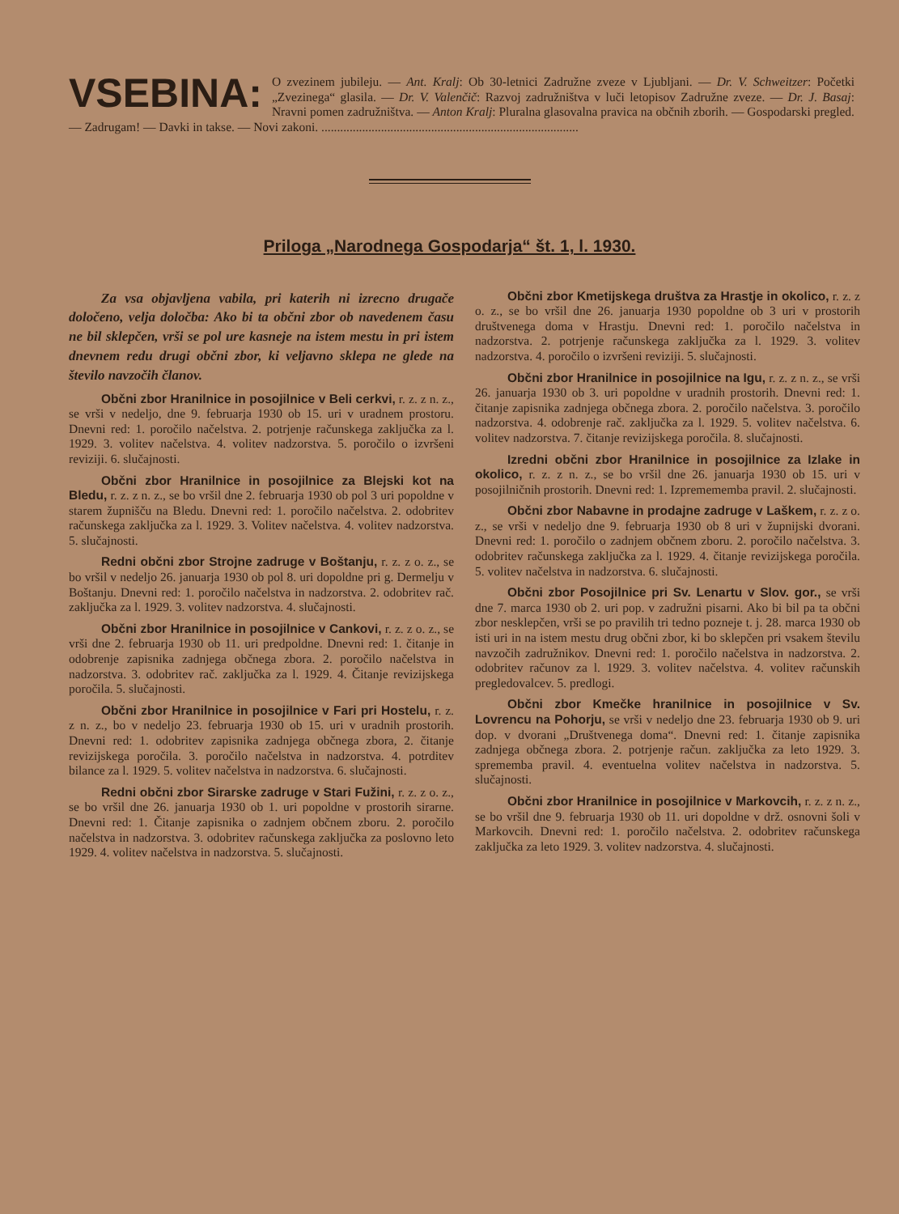VSEBINA: O zvezinem jubileju. — Ant. Kralj: Ob 30-letnici Zadružne zveze v Ljubljani. — Dr. V. Schweitzer: Početki „Zvezinega“ glasila. — Dr. V. Valenčič: Razvoj zadružništva v luči letopisov Zadružne zveze. — Dr. J. Basaj: Nravni pomen zadružništva. — Anton Kralj: Pluralna glasovalna pravica na občnih zborih. — Gospodarski pregled. — Zadrugam! — Davki in takse. — Novi zakoni. ..................................................................................
Priloga „Narodnega Gospodarja“ št. 1, l. 1930.
Za vsa objavljena vabila, pri katerih ni izrecno drugače določeno, velja določba: Ako bi ta občni zbor ob navedenem času ne bil sklepčen, vrši se pol ure kasneje na istem mestu in pri istem dnevnem redu drugi občni zbor, ki veljavno sklepa ne glede na število navzočih članov.
Občni zbor Hranilnice in posojilnice v Beli cerkvi, r. z. z n. z., se vrši v nedeljo, dne 9. februarja 1930 ob 15. uri v uradnem prostoru. Dnevni red: 1. poročilo načelstva. 2. potrjenje računskega zaključka za l. 1929. 3. volitev načelstva. 4. volitev nadzorstva. 5. poročilo o izvršeni reviziji. 6. slučajnosti.
Občni zbor Hranilnice in posojilnice za Blejski kot na Bledu, r. z. z n. z., se bo vršil dne 2. februarja 1930 ob pol 3 uri popoldne v starem župnišču na Bledu. Dnevni red: 1. poročilo načelstva. 2. odobritev računskega zaključka za l. 1929. 3. Volitev načelstva. 4. volitev nadzorstva. 5. slučajnosti.
Redni občni zbor Strojne zadruge v Boštanju, r. z. z o. z., se bo vršil v nedeljo 26. januarja 1930 ob pol 8. uri dopoldne pri g. Dermelju v Boštanju. Dnevni red: 1. poročilo načelstva in nadzorstva. 2. odobritev rač. zaključka za l. 1929. 3. volitev nadzorstva. 4. slučajnosti.
Občni zbor Hranilnice in posojilnice v Cankovi, r. z. z o. z., se vrši dne 2. februarja 1930 ob 11. uri predpoldne. Dnevni red: 1. čitanje in odobrenje zapisnika zadnjega občnega zbora. 2. poročilo načelstva in nadzorstva. 3. odobritev rač. zaključka za l. 1929. 4. Čitanje revizijskega poročila. 5. slučajnosti.
Občni zbor Hranilnice in posojilnice v Fari pri Hostelu, r. z. z n. z., bo v nedeljo 23. februarja 1930 ob 15. uri v uradnih prostorih. Dnevni red: 1. odobritev zapisnika zadnjega občnega zbora, 2. čitanje revizijskega poročila. 3. poročilo načelstva in nadzorstva. 4. potrditev bilance za l. 1929. 5. volitev načelstva in nadzorstva. 6. slučajnosti.
Redni občni zbor Sirarske zadruge v Stari Fužini, r. z. z o. z., se bo vršil dne 26. januarja 1930 ob 1. uri popoldne v prostorih sirarne. Dnevni red: 1. Čitanje zapisnika o zadnjem občnem zboru. 2. poročilo načelstva in nadzorstva. 3. odobritev računskega zaključka za poslovno leto 1929. 4. volitev načelstva in nadzorstva. 5. slučajnosti.
Občni zbor Kmetijskega društva za Hrastje in okolico, r. z. z o. z., se bo vršil dne 26. januarja 1930 popoldne ob 3 uri v prostorih društvenega doma v Hrastju. Dnevni red: 1. poročilo načelstva in nadzorstva. 2. potrjenje računskega zaključka za l. 1929. 3. volitev nadzorstva. 4. poročilo o izvršeni reviziji. 5. slučajnosti.
Občni zbor Hranilnice in posojilnice na Igu, r. z. z n. z., se vrši 26. januarja 1930 ob 3. uri popoldne v uradnih prostorih. Dnevni red: 1. čitanje zapisnika zadnjega občnega zbora. 2. poročilo načelstva. 3. poročilo nadzorstva. 4. odobrenje rač. zaključka za l. 1929. 5. volitev načelstva. 6. volitev nadzorstva. 7. čitanje revizijskega poročila. 8. slučajnosti.
Izredni občni zbor Hranilnice in posojilnice za Izlake in okolico, r. z. z n. z., se bo vršil dne 26. januarja 1930 ob 15. uri v posojilničnih prostorih. Dnevni red: 1. Izpremememba pravil. 2. slučajnosti.
Občni zbor Nabavne in prodajne zadruge v Laškem, r. z. z o. z., se vrši v nedeljo dne 9. februarja 1930 ob 8 uri v župnijski dvorani. Dnevni red: 1. poročilo o zadnjem občnem zboru. 2. poročilo načelstva. 3. odobritev računskega zaključka za l. 1929. 4. čitanje revizijskega poročila. 5. volitev načelstva in nadzorstva. 6. slučajnosti.
Občni zbor Posojilnice pri Sv. Lenartu v Slov. gor., se vrši dne 7. marca 1930 ob 2. uri pop. v zadružni pisarni. Ako bi bil pa ta občni zbor nesklepčen, vrši se po pravilih tri tedno pozneje t. j. 28. marca 1930 ob isti uri in na istem mestu drug občni zbor, ki bo sklepčen pri vsakem številu navzočih zadružnikov. Dnevni red: 1. poročilo načelstva in nadzorstva. 2. odobritev računov za l. 1929. 3. volitev načelstva. 4. volitev računskih pregledovalcev. 5. predlogi.
Občni zbor Kmečke hranilnice in posojilnice v Sv. Lovrencu na Pohorju, se vrši v nedeljo dne 23. februarja 1930 ob 9. uri dop. v dvorani „Društvenega doma“. Dnevni red: 1. čitanje zapisnika zadnjega občnega zbora. 2. potrjenje račun. zaključka za leto 1929. 3. sprememba pravil. 4. eventuelna volitev načelstva in nadzorstva. 5. slučajnosti.
Občni zbor Hranilnice in posojilnice v Markovcih, r. z. z n. z., se bo vršil dne 9. februarja 1930 ob 11. uri dopoldne v drž. osnovni šoli v Markovcih. Dnevni red: 1. poročilo načelstva. 2. odobritev računskega zaključka za leto 1929. 3. volitev nadzorstva. 4. slučajnosti.